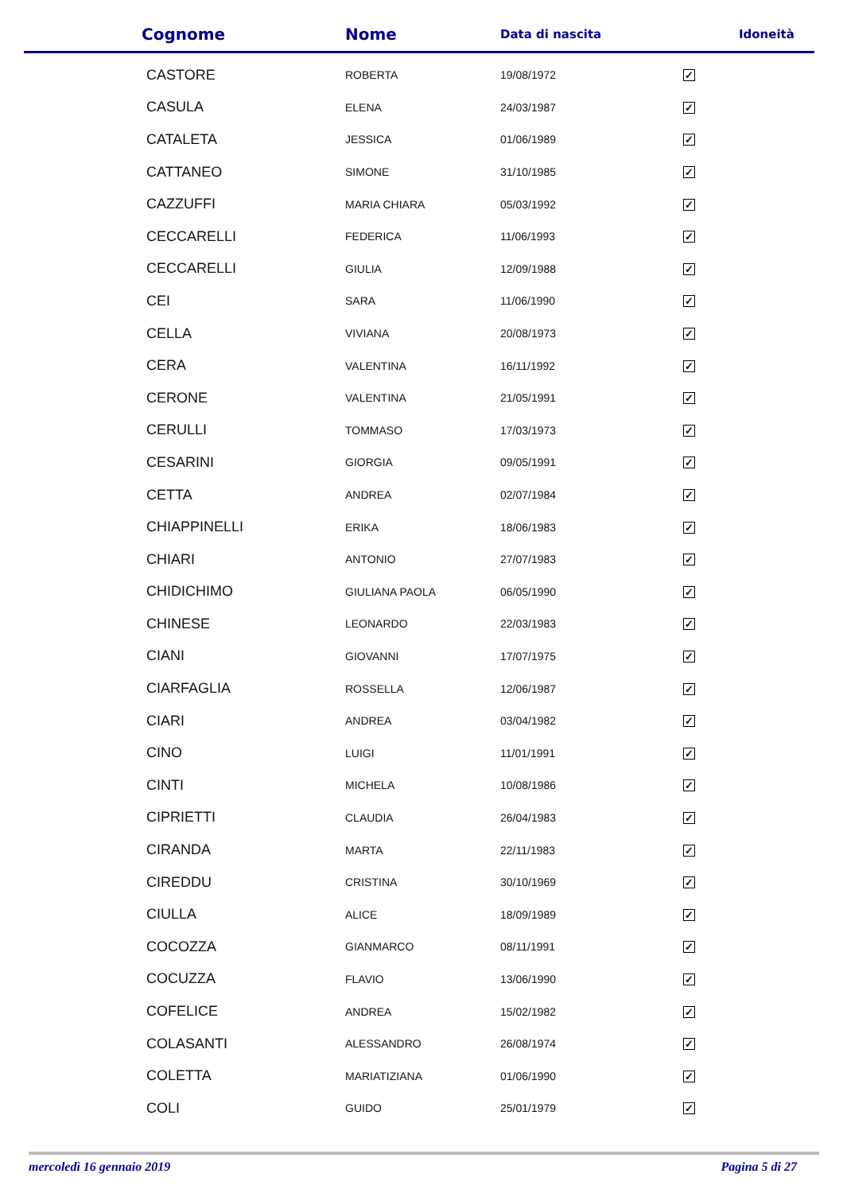| Cognome | Nome | Data di nascita | Idoneità |
| --- | --- | --- | --- |
| CASTORE | ROBERTA | 19/08/1972 | ✓ |
| CASULA | ELENA | 24/03/1987 | ✓ |
| CATALETA | JESSICA | 01/06/1989 | ✓ |
| CATTANEO | SIMONE | 31/10/1985 | ✓ |
| CAZZUFFI | MARIA CHIARA | 05/03/1992 | ✓ |
| CECCARELLI | FEDERICA | 11/06/1993 | ✓ |
| CECCARELLI | GIULIA | 12/09/1988 | ✓ |
| CEI | SARA | 11/06/1990 | ✓ |
| CELLA | VIVIANA | 20/08/1973 | ✓ |
| CERA | VALENTINA | 16/11/1992 | ✓ |
| CERONE | VALENTINA | 21/05/1991 | ✓ |
| CERULLI | TOMMASO | 17/03/1973 | ✓ |
| CESARINI | GIORGIA | 09/05/1991 | ✓ |
| CETTA | ANDREA | 02/07/1984 | ✓ |
| CHIAPPINELLI | ERIKA | 18/06/1983 | ✓ |
| CHIARI | ANTONIO | 27/07/1983 | ✓ |
| CHIDICHIMO | GIULIANA PAOLA | 06/05/1990 | ✓ |
| CHINESE | LEONARDO | 22/03/1983 | ✓ |
| CIANI | GIOVANNI | 17/07/1975 | ✓ |
| CIARFAGLIA | ROSSELLA | 12/06/1987 | ✓ |
| CIARI | ANDREA | 03/04/1982 | ✓ |
| CINO | LUIGI | 11/01/1991 | ✓ |
| CINTI | MICHELA | 10/08/1986 | ✓ |
| CIPRIETTI | CLAUDIA | 26/04/1983 | ✓ |
| CIRANDA | MARTA | 22/11/1983 | ✓ |
| CIREDDU | CRISTINA | 30/10/1969 | ✓ |
| CIULLA | ALICE | 18/09/1989 | ✓ |
| COCOZZA | GIANMARCO | 08/11/1991 | ✓ |
| COCUZZA | FLAVIO | 13/06/1990 | ✓ |
| COFELICE | ANDREA | 15/02/1982 | ✓ |
| COLASANTI | ALESSANDRO | 26/08/1974 | ✓ |
| COLETTA | MARIATIZIANA | 01/06/1990 | ✓ |
| COLI | GUIDO | 25/01/1979 | ✓ |
mercoledì 16 gennaio 2019 Pagina 5 di 27